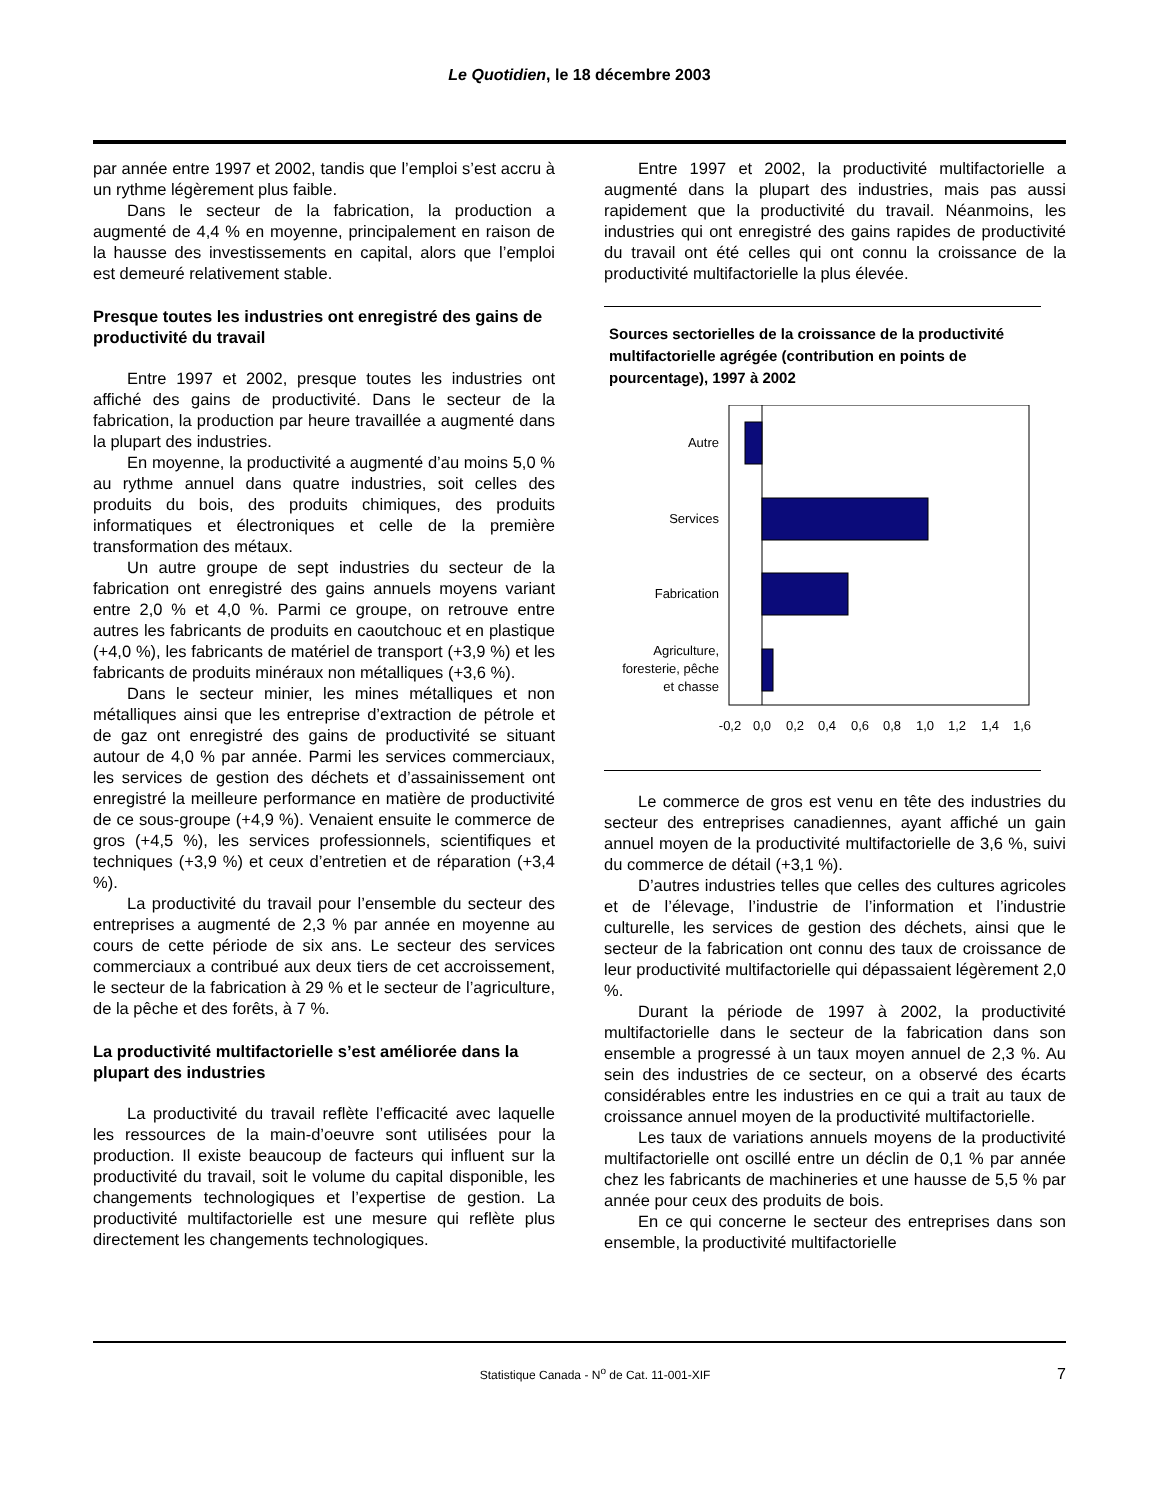Le Quotidien, le 18 décembre 2003
par année entre 1997 et 2002, tandis que l’emploi s’est accru à un rythme légèrement plus faible.
Dans le secteur de la fabrication, la production a augmenté de 4,4 % en moyenne, principalement en raison de la hausse des investissements en capital, alors que l’emploi est demeuré relativement stable.
Presque toutes les industries ont enregistré des gains de productivité du travail
Entre 1997 et 2002, presque toutes les industries ont affiché des gains de productivité. Dans le secteur de la fabrication, la production par heure travaillée a augmenté dans la plupart des industries.
En moyenne, la productivité a augmenté d’au moins 5,0 % au rythme annuel dans quatre industries, soit celles des produits du bois, des produits chimiques, des produits informatiques et électroniques et celle de la première transformation des métaux.
Un autre groupe de sept industries du secteur de la fabrication ont enregistré des gains annuels moyens variant entre 2,0 % et 4,0 %. Parmi ce groupe, on retrouve entre autres les fabricants de produits en caoutchouc et en plastique (+4,0 %), les fabricants de matériel de transport (+3,9 %) et les fabricants de produits minéraux non métalliques (+3,6 %).
Dans le secteur minier, les mines métalliques et non métalliques ainsi que les entreprise d’extraction de pétrole et de gaz ont enregistré des gains de productivité se situant autour de 4,0 % par année. Parmi les services commerciaux, les services de gestion des déchets et d’assainissement ont enregistré la meilleure performance en matière de productivité de ce sous-groupe (+4,9 %). Venaient ensuite le commerce de gros (+4,5 %), les services professionnels, scientifiques et techniques (+3,9 %) et ceux d’entretien et de réparation (+3,4 %).
La productivité du travail pour l’ensemble du secteur des entreprises a augmenté de 2,3 % par année en moyenne au cours de cette période de six ans. Le secteur des services commerciaux a contribué aux deux tiers de cet accroissement, le secteur de la fabrication à 29 % et le secteur de l’agriculture, de la pêche et des forêts, à 7 %.
La productivité multifactorielle s’est améliorée dans la plupart des industries
La productivité du travail reflète l’efficacité avec laquelle les ressources de la main-d’oeuvre sont utilisées pour la production. Il existe beaucoup de facteurs qui influent sur la productivité du travail, soit le volume du capital disponible, les changements technologiques et l’expertise de gestion. La productivité multifactorielle est une mesure qui reflète plus directement les changements technologiques.
Entre 1997 et 2002, la productivité multifactorielle a augmenté dans la plupart des industries, mais pas aussi rapidement que la productivité du travail. Néanmoins, les industries qui ont enregistré des gains rapides de productivité du travail ont été celles qui ont connu la croissance de la productivité multifactorielle la plus élevée.
Sources sectorielles de la croissance de la productivité multifactorielle agrégée (contribution en points de pourcentage), 1997 à 2002
Autre
Services
Fabrication
Agriculture,
foresterie, pêche
et chasse
-0,2
0,0
0,2
0,4
0,6
0,8
1,0
1,2
1,4
1,6
Le commerce de gros est venu en tête des industries du secteur des entreprises canadiennes, ayant affiché un gain annuel moyen de la productivité multifactorielle de 3,6 %, suivi du commerce de détail (+3,1 %).
D’autres industries telles que celles des cultures agricoles et de l’élevage, l’industrie de l’information et l’industrie culturelle, les services de gestion des déchets, ainsi que le secteur de la fabrication ont connu des taux de croissance de leur productivité multifactorielle qui dépassaient légèrement 2,0 %.
Durant la période de 1997 à 2002, la productivité multifactorielle dans le secteur de la fabrication dans son ensemble a progressé à un taux moyen annuel de 2,3 %. Au sein des industries de ce secteur, on a observé des écarts considérables entre les industries en ce qui a trait au taux de croissance annuel moyen de la productivité multifactorielle.
Les taux de variations annuels moyens de la productivité multifactorielle ont oscillé entre un déclin de 0,1 % par année chez les fabricants de machineries et une hausse de 5,5 % par année pour ceux des produits de bois.
En ce qui concerne le secteur des entreprises dans son ensemble, la productivité multifactorielle
Statistique Canada - N<sup>o</sup> de Cat. 11-001-XIF 7